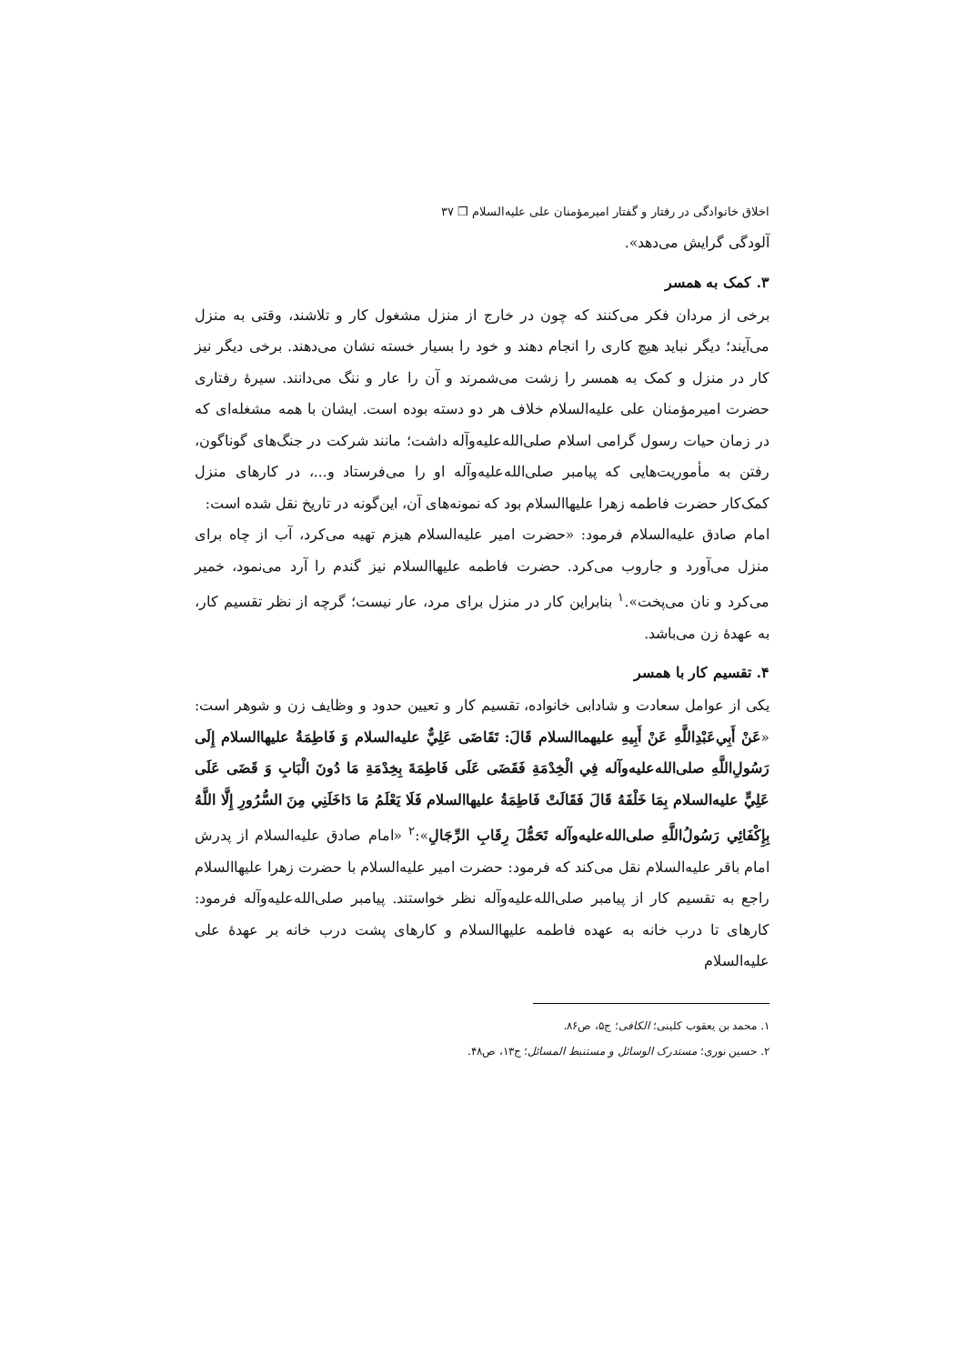اخلاق خانوادگی در رفتار و گفتار امیرمؤمنان علی عليه‌السلام ❒ ۳۷
آلودگی گرایش می‌دهد».
۳. کمک به همسر
برخی از مردان فکر می‌کنند که چون در خارج از منزل مشغول کار و تلاشند، وقتی به منزل می‌آیند؛ دیگر نباید هیچ کاری را انجام دهند و خود را بسیار خسته نشان می‌دهند. برخی دیگر نیز کار در منزل و کمک به همسر را زشت می‌شمرند و آن را عار و ننگ می‌دانند. سیرهٔ رفتاری حضرت امیرمؤمنان علی عليه‌السلام خلاف هر دو دسته بوده است. ایشان با همه مشغله‌ای که در زمان حیات رسول گرامی اسلام صلی‌الله‌علیه‌وآله داشت؛ مانند شرکت در جنگ‌های گوناگون، رفتن به مأموریت‌هایی که پیامبر صلی‌الله‌علیه‌وآله او را می‌فرستاد و...، در کارهای منزل کمک‌کار حضرت فاطمه زهرا علیهاالسلام بود که نمونه‌های آن، این‌گونه در تاریخ نقل شده است:
امام صادق عليه‌السلام فرمود: «حضرت امیر عليه‌السلام هیزم تهیه می‌کرد، آب از چاه برای منزل می‌آورد و جاروب می‌کرد. حضرت فاطمه علیهاالسلام نیز گندم را آرد می‌نمود، خمیر می‌کرد و نان می‌پخت».<sup>۱</sup> بنابراین کار در منزل برای مرد، عار نیست؛ گرچه از نظر تقسیم کار، به عهدهٔ زن می‌باشد.
۴. تقسیم کار با همسر
یکی از عوامل سعادت و شادابی خانواده، تقسیم کار و تعیین حدود و وظایف زن و شوهر است: «عَنْ أَبِي‌عَبْدِاللَّهِ عَنْ أَبِيهِ عليهماالسلام قَالَ: تَقَاضَى عَلِيٌّ عليه‌السلام وَ فَاطِمَةُ علیهاالسلام إِلَى رَسُولِ‌اللَّهِ صلی‌الله‌علیه‌وآله فِي الْخِدْمَةِ فَقَضَى عَلَى فَاطِمَةَ بِخِدْمَةِ مَا دُونَ الْبَابِ وَ قَضَى عَلَى عَلِيٍّ عليه‌السلام بِمَا خَلْفَهُ قَالَ فَقَالَتْ فَاطِمَةُ علیهاالسلام فَلَا يَعْلَمُ مَا دَاخَلَنِي مِنَ السُّرُورِ إِلَّا اللَّهُ بِإِكْفَائِي رَسُولُ‌اللَّهِ صلی‌الله‌علیه‌وآله تَحَمُّلَ رِقَابِ الرِّجَالِ»:<sup>۲</sup> «امام صادق عليه‌السلام از پدرش امام باقر عليه‌السلام نقل می‌کند که فرمود: حضرت امیر عليه‌السلام با حضرت زهرا علیهاالسلام راجع به تقسیم کار از پیامبر صلی‌الله‌علیه‌وآله نظر خواستند. پیامبر صلی‌الله‌علیه‌وآله فرمود: کارهای تا درب خانه به عهده فاطمه علیهاالسلام و کارهای پشت درب خانه بر عهدهٔ علی عليه‌السلام
۱. محمد بن یعقوب کلینی؛ الکافی؛ ج۵، ص۸۶.
۲. حسین نوری؛ مستدرک الوسائل و مستنبط المسائل؛ ج۱۳، ص۴۸.